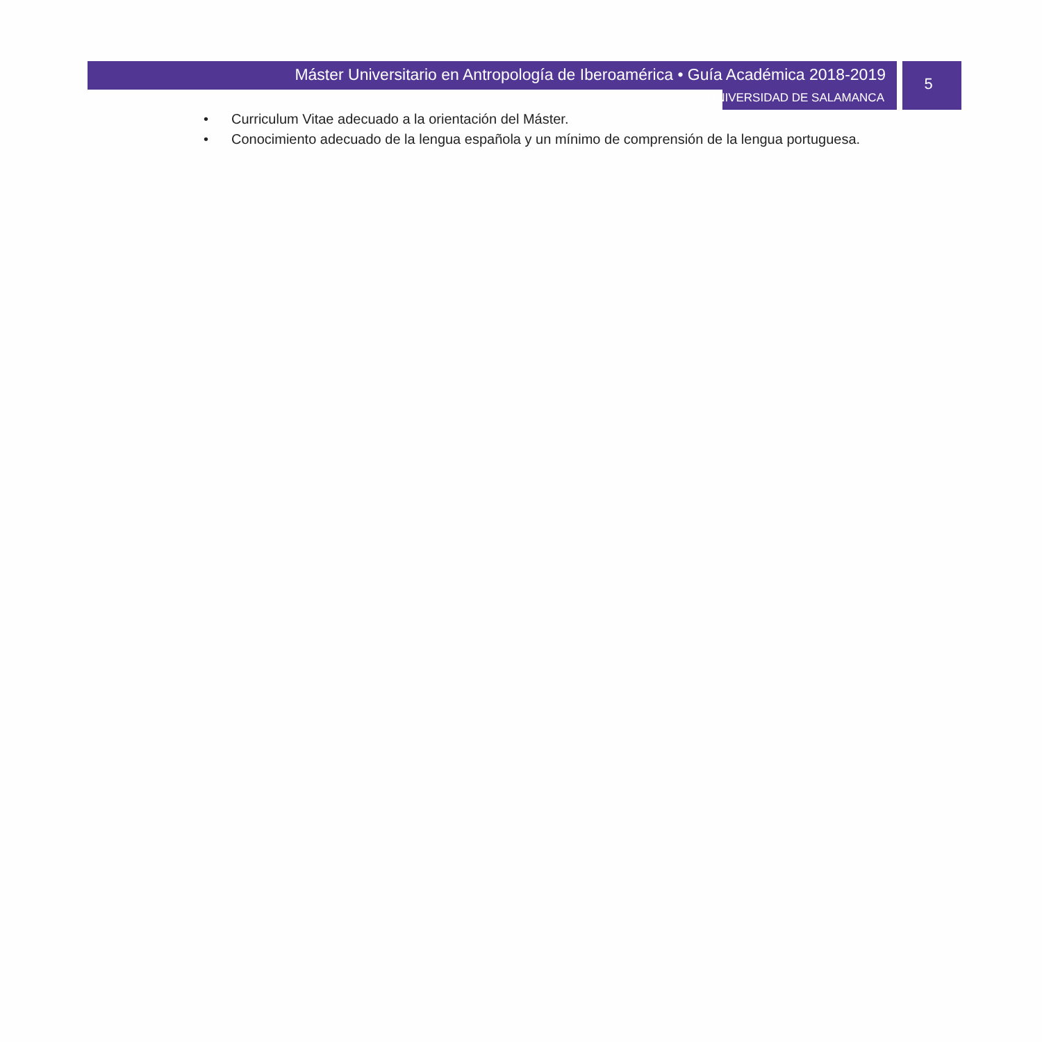Máster Universitario en Antropología de Iberoamérica • Guía Académica 2018-2019
UNIVERSIDAD DE SALAMANCA
5
• Curriculum Vitae adecuado a la orientación del Máster.
• Conocimiento adecuado de la lengua española y un mínimo de comprensión de la lengua portuguesa.